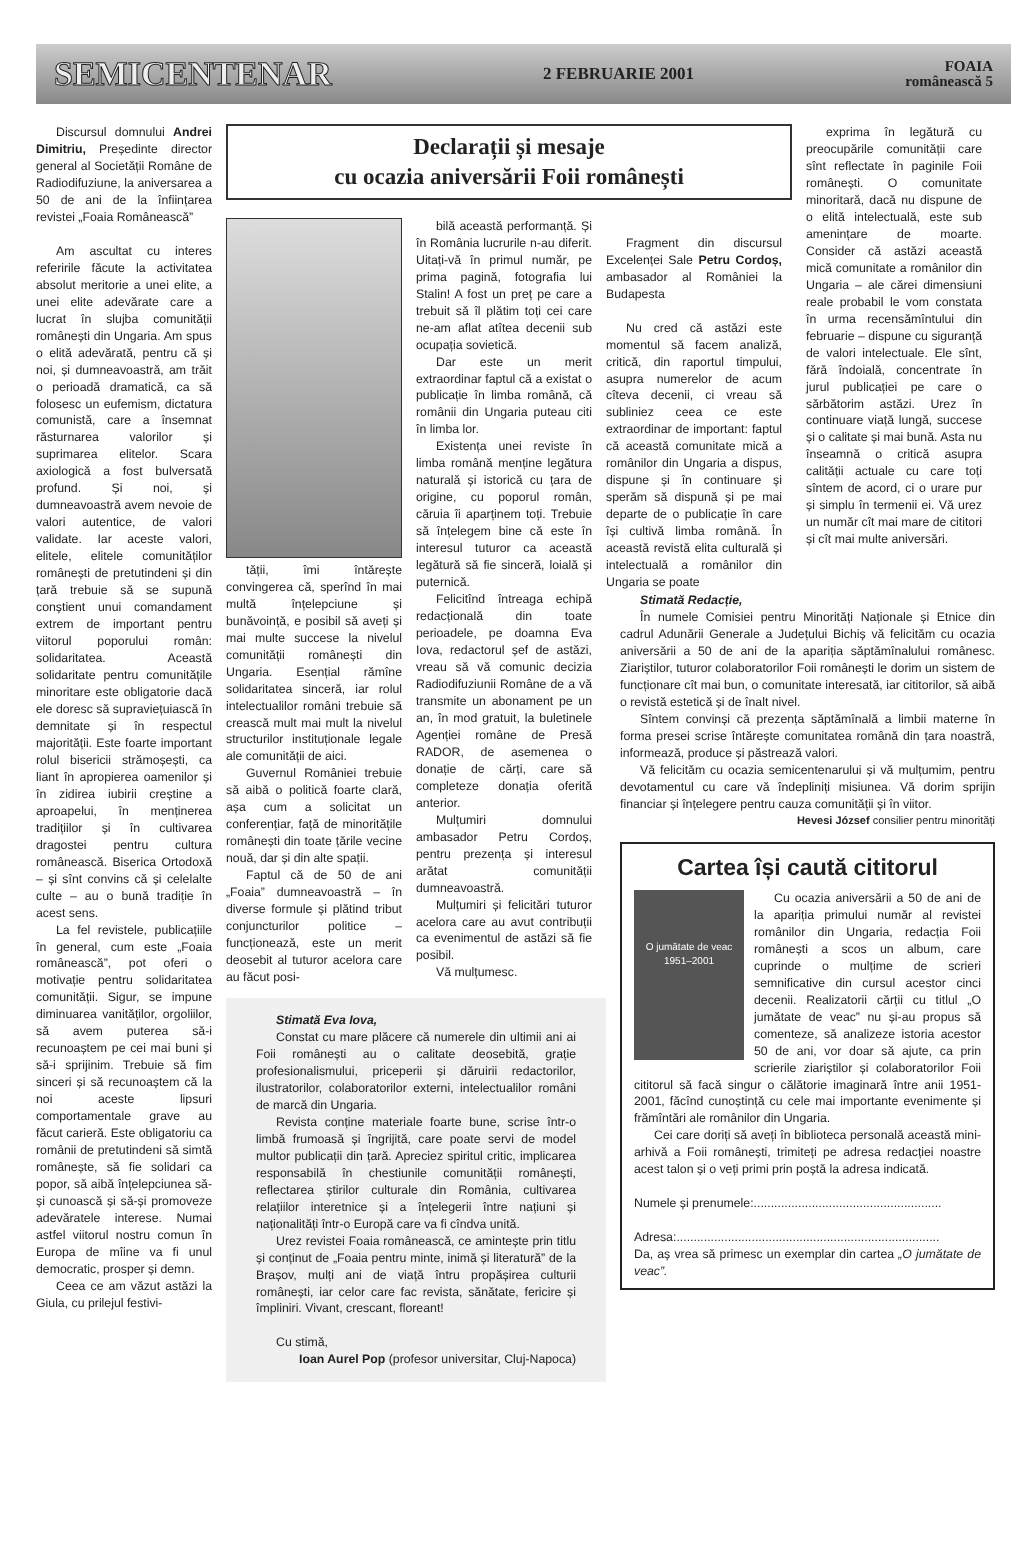SEMICENTENAR 2 FEBRUARIE 2001 FOAIA
românească 5
Discursul domnului Andrei Dimitriu, Președinte director general al Societății Române de Radiodifuziune, la aniversarea a 50 de ani de la înființarea revistei „Foaia Românească”
Am ascultat cu interes referirile făcute la activitatea absolut meritorie a unei elite, a unei elite adevărate care a lucrat în slujba comunității românești din Ungaria. Am spus o elită adevărată, pentru că și noi, și dumneavoastră, am trăit o perioadă dramatică, ca să folosesc un eufemism, dictatura comunistă, care a însemnat răsturnarea valorilor și suprimarea elitelor. Scara axiologică a fost bulversată profund. Și noi, și dumneavoastră avem nevoie de valori autentice, de valori validate. Iar aceste valori, elitele, elitele comunităților românești de pretutindeni și din țară trebuie să se supună conștient unui comandament extrem de important pentru viitorul poporului român: solidaritatea. Această solidaritate pentru comunitățile minoritare este obligatorie dacă ele doresc să supraviețuiască în demnitate și în respectul majorității. Este foarte important rolul bisericii strămoșești, ca liant în apropierea oamenilor și în zidirea iubirii creștine a aproapelui, în menținerea tradițiilor și în cultivarea dragostei pentru cultura românească. Biserica Ortodoxă – și sînt convins că și celelalte culte – au o bună tradiție în acest sens.
La fel revistele, publicațiile în general, cum este „Foaia românească”, pot oferi o motivație pentru solidaritatea comunității. Sigur, se impune diminuarea vanităților, orgoliilor, să avem puterea să-i recunoaștem pe cei mai buni și să-i sprijinim. Trebuie să fim sinceri și să recunoaștem că la noi aceste lipsuri comportamentale grave au făcut carieră. Este obligatoriu ca românii de pretutindeni să simtă românește, să fie solidari ca popor, să aibă înțelepciunea să-și cunoască și să-și promoveze adevăratele interese. Numai astfel viitorul nostru comun în Europa de mîine va fi unul democratic, prosper și demn.
Ceea ce am văzut astăzi la Giula, cu prilejul festivi-
Declarații și mesaje
cu ocazia aniversării Foii românești
tății, îmi întărește convingerea că, sperînd în mai multă înțelepciune și bunăvoință, e posibil să aveți și mai multe succese la nivelul comunității românești din Ungaria. Esențial rămîne solidaritatea sinceră, iar rolul intelectualilor români trebuie să crească mult mai mult la nivelul structurilor instituționale legale ale comunității de aici.
Guvernul României trebuie să aibă o politică foarte clară, așa cum a solicitat un conferențiar, față de minoritățile românești din toate țările vecine nouă, dar și din alte spații.
Faptul că de 50 de ani „Foaia” dumneavoastră – în diverse formule și plătind tribut conjuncturilor politice – funcționează, este un merit deosebit al tuturor acelora care au făcut posi-
bilă această performanță. Și în România lucrurile n-au diferit. Uitați-vă în primul număr, pe prima pagină, fotografia lui Stalin! A fost un preț pe care a trebuit să îl plătim toți cei care ne-am aflat atîtea decenii sub ocupația sovietică.
Dar este un merit extraordinar faptul că a existat o publicație în limba română, că românii din Ungaria puteau citi în limba lor.
Existența unei reviste în limba română menține legătura naturală și istorică cu țara de origine, cu poporul român, căruia îi aparținem toți. Trebuie să înțelegem bine că este în interesul tuturor ca această legătură să fie sinceră, loială și puternică.
Felicitînd întreaga echipă redacțională din toate perioadele, pe doamna Eva Iova, redactorul șef de astăzi, vreau să vă comunic decizia Radiodifuziunii Române de a vă transmite un abonament pe un an, în mod gratuit, la buletinele Agenției române de Presă RADOR, de asemenea o donație de cărți, care să completeze donația oferită anterior.
Mulțumiri domnului ambasador Petru Cordoș, pentru prezența și interesul arătat comunității dumneavoastră.
Mulțumiri și felicitări tuturor acelora care au avut contribuții ca evenimentul de astăzi să fie posibil.
Vă mulțumesc.
Fragment din discursul Excelenței Sale Petru Cordoș, ambasador al României la Budapesta
Nu cred că astăzi este momentul să facem analiză, critică, din raportul timpului, asupra numerelor de acum cîteva decenii, ci vreau să subliniez ceea ce este extraordinar de important: faptul că această comunitate mică a românilor din Ungaria a dispus, dispune și în continuare și sperăm să dispună și pe mai departe de o publicație în care își cultivă limba română. În această revistă elita culturală și intelectuală a românilor din Ungaria se poate
Stimată Eva Iova,
Constat cu mare plăcere că numerele din ultimii ani ai Foii românești au o calitate deosebită, grație profesionalismului, priceperii și dăruirii redactorilor, ilustratorilor, colaboratorilor externi, intelectualilor români de marcă din Ungaria.
Revista conține materiale foarte bune, scrise într-o limbă frumoasă și îngrijită, care poate servi de model multor publicații din țară. Apreciez spiritul critic, implicarea responsabilă în chestiunile comunității românești, reflectarea știrilor culturale din România, cultivarea relațiilor interetnice și a înțelegerii între națiuni și naționalități într-o Europă care va fi cîndva unită.
Urez revistei Foaia românească, ce amintește prin titlu și conținut de „Foaia pentru minte, inimă și literatură” de la Brașov, mulți ani de viață întru propășirea culturii românești, iar celor care fac revista, sănătate, fericire și împliniri. Vivant, crescant, floreant!
Cu stimă,
Ioan Aurel Pop (profesor universitar, Cluj-Napoca)
exprima în legătură cu preocupările comunității care sînt reflectate în paginile Foii românești. O comunitate minoritară, dacă nu dispune de o elită intelectuală, este sub amenințare de moarte. Consider că astăzi această mică comunitate a românilor din Ungaria – ale cărei dimensiuni reale probabil le vom constata în urma recensămîntului din februarie – dispune cu siguranță de valori intelectuale. Ele sînt, fără îndoială, concentrate în jurul publicației pe care o sărbătorim astăzi. Urez în continuare viață lungă, succese și o calitate și mai bună. Asta nu înseamnă o critică asupra calității actuale cu care toți sîntem de acord, ci o urare pur și simplu în termenii ei. Vă urez un număr cît mai mare de cititori și cît mai multe aniversări.
Stimată Redacție,
În numele Comisiei pentru Minorități Naționale și Etnice din cadrul Adunării Generale a Județului Bichiș vă felicităm cu ocazia aniversării a 50 de ani de la apariția săptămînalului românesc. Ziariștilor, tuturor colaboratorilor Foii românești le dorim un sistem de funcționare cît mai bun, o comunitate interesată, iar cititorilor, să aibă o revistă estetică și de înalt nivel.
Sîntem convinși că prezența săptămînală a limbii materne în forma presei scrise întărește comunitatea română din țara noastră, informează, produce și păstrează valori.
Vă felicităm cu ocazia semicentenarului și vă mulțumim, pentru devotamentul cu care vă îndepliniți misiunea. Vă dorim sprijin financiar și înțelegere pentru cauza comunității și în viitor.
Hevesi József consilier pentru minorități
Cartea își caută cititorul
O jumătate de veac
1951–2001
Cu ocazia aniversării a 50 de ani de la apariția primului număr al revistei românilor din Ungaria, redacția Foii românești a scos un album, care cuprinde o mulțime de scrieri semnificative din cursul acestor cinci decenii. Realizatorii cărții cu titlul „O jumătate de veac” nu și-au propus să comenteze, să analizeze istoria acestor 50 de ani, vor doar să ajute, ca prin scrierile ziariștilor și colaboratorilor Foii cititorul să facă singur o călătorie imaginară între anii 1951-2001, făcînd cunoștință cu cele mai importante evenimente și frămîntări ale românilor din Ungaria.
Cei care doriți să aveți în biblioteca personală această mini-arhivă a Foii românești, trimiteți pe adresa redacției noastre acest talon și o veți primi prin poștă la adresa indicată.
Numele și prenumele:.......................................................
Adresa:.............................................................................
Da, aș vrea să primesc un exemplar din cartea „O jumătate de veac”.